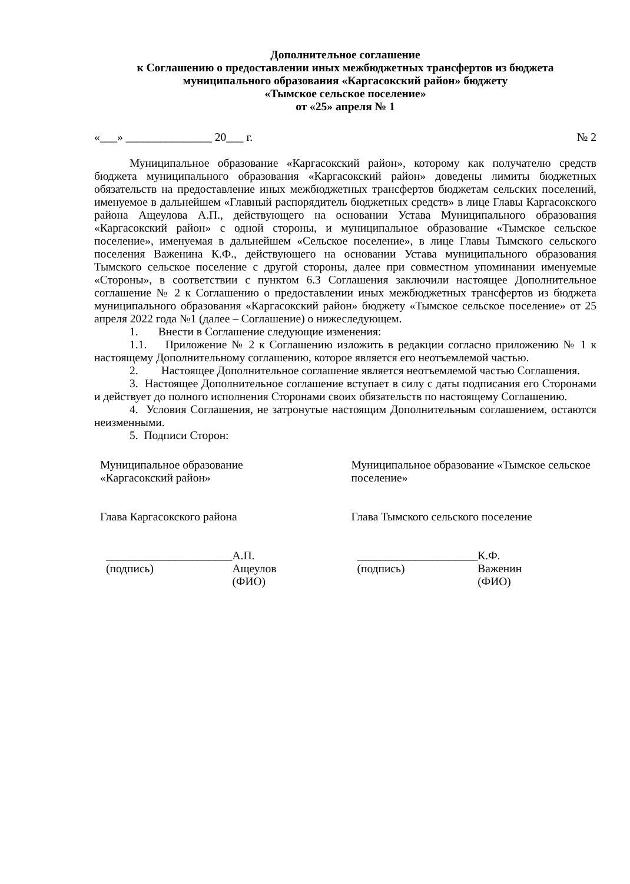Дополнительное соглашение
к Соглашению о предоставлении иных межбюджетных трансфертов из бюджета муниципального образования «Каргасокский район» бюджету
«Тымское сельское поселение»
от «25» апреля № 1
«___» _______________ 20___ г. № 2
Муниципальное образование «Каргасокский район», которому как получателю средств бюджета муниципального образования «Каргасокский район» доведены лимиты бюджетных обязательств на предоставление иных межбюджетных трансфертов бюджетам сельских поселений, именуемое в дальнейшем «Главный распорядитель бюджетных средств» в лице Главы Каргасокского района Ащеулова А.П., действующего на основании Устава Муниципального образования «Каргасокский район» с одной стороны, и муниципальное образование «Тымское сельское поселение», именуемая в дальнейшем «Сельское поселение», в лице Главы Тымского сельского поселения Важенина К.Ф., действующего на основании Устава муниципального образования Тымского сельское поселение с другой стороны, далее при совместном упоминании именуемые «Стороны», в соответствии с пунктом 6.3 Соглашения заключили настоящее Дополнительное соглашение № 2 к Соглашению о предоставлении иных межбюджетных трансфертов из бюджета муниципального образования «Каргасокский район» бюджету «Тымское сельское поселение» от 25 апреля 2022 года №1 (далее – Соглашение) о нижеследующем.
1. Внести в Соглашение следующие изменения:
1.1. Приложение № 2 к Соглашению изложить в редакции согласно приложению № 1 к настоящему Дополнительному соглашению, которое является его неотъемлемой частью.
2. Настоящее Дополнительное соглашение является неотъемлемой частью Соглашения.
3. Настоящее Дополнительное соглашение вступает в силу с даты подписания его Сторонами и действует до полного исполнения Сторонами своих обязательств по настоящему Соглашению.
4. Условия Соглашения, не затронутые настоящим Дополнительным соглашением, остаются неизменными.
5. Подписи Сторон:
Муниципальное образование
«Каргасокский район»
Глава Каргасокского района
______________________
(подпись) А.П. Ащеулов
(ФИО)
Муниципальное образование «Тымское сельское поселение»
Глава Тымского сельского поселение
_____________________
(подпись) К.Ф. Важенин
(ФИО)